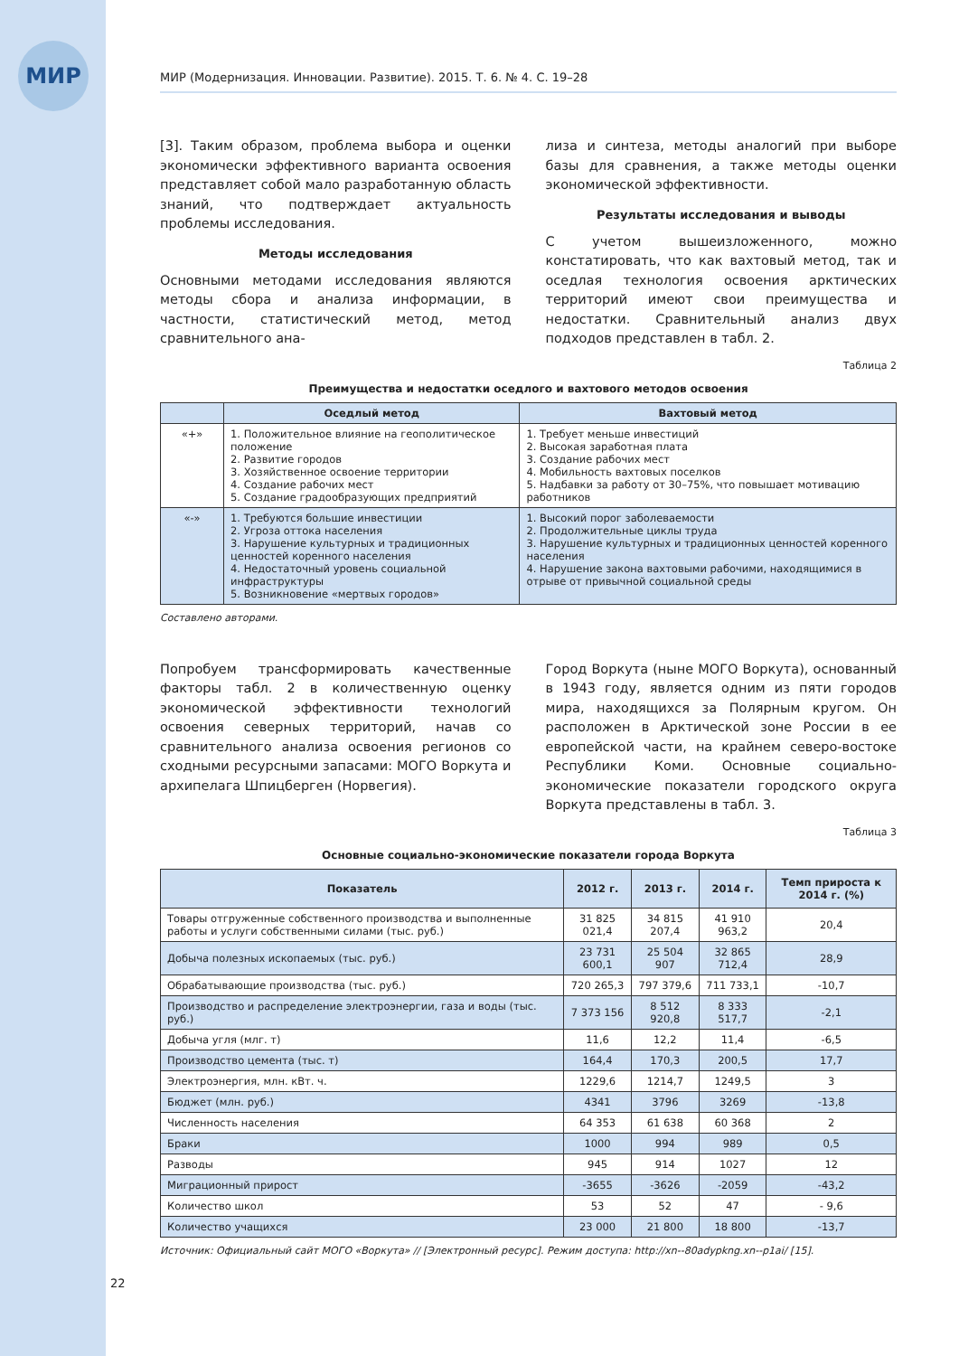МИР
МИР (Модернизация. Инновации. Развитие). 2015. Т. 6. № 4. С. 19–28
[3]. Таким образом, проблема выбора и оценки экономически эффективного варианта освоения представляет собой мало разработанную область знаний, что подтверждает актуальность проблемы исследования.
Методы исследования
Основными методами исследования являются методы сбора и анализа информации, в частности, статистический метод, метод сравнительного ана-
лиза и синтеза, методы аналогий при выборе базы для сравнения, а также методы оценки экономической эффективности.
Результаты исследования и выводы
С учетом вышеизложенного, можно констатировать, что как вахтовый метод, так и оседлая технология освоения арктических территорий имеют свои преимущества и недостатки. Сравнительный анализ двух подходов представлен в табл. 2.
Таблица 2
Преимущества и недостатки оседлого и вахтового методов освоения
| | Оседлый метод | Вахтовый метод |
| --- | --- | --- |
| «+» | 1. Положительное влияние на геополитическое положение 2. Развитие городов 3. Хозяйственное освоение территории 4. Создание рабочих мест 5. Создание градообразующих предприятий | 1. Требует меньше инвестиций 2. Высокая заработная плата 3. Создание рабочих мест 4. Мобильность вахтовых поселков 5. Надбавки за работу от 30–75%, что повышает мотивацию работников |
| «-» | 1. Требуются большие инвестиции 2. Угроза оттока населения 3. Нарушение культурных и традиционных ценностей коренного населения 4. Недостаточный уровень социальной инфраструктуры 5. Возникновение «мертвых городов» | 1. Высокий порог заболеваемости 2. Продолжительные циклы труда 3. Нарушение культурных и традиционных ценностей коренного населения 4. Нарушение закона вахтовыми рабочими, находящимися в отрыве от привычной социальной среды |
Составлено авторами.
Попробуем трансформировать качественные факторы табл. 2 в количественную оценку экономической эффективности технологий освоения северных территорий, начав со сравнительного анализа освоения регионов со сходными ресурсными запасами: МОГО Воркута и архипелага Шпицберген (Норвегия).
Город Воркута (ныне МОГО Воркута), основанный в 1943 году, является одним из пяти городов мира, находящихся за Полярным кругом. Он расположен в Арктической зоне России в ее европейской части, на крайнем северо-востоке Республики Коми. Основные социально-экономические показатели городского округа Воркута представлены в табл. 3.
Таблица 3
Основные социально-экономические показатели города Воркута
| Показатель | 2012 г. | 2013 г. | 2014 г. | Темп прироста к 2014 г. (%) |
| --- | --- | --- | --- | --- |
| Товары отгруженные собственного производства и выполненные работы и услуги собственными силами (тыс. руб.) | 31 825 021,4 | 34 815 207,4 | 41 910 963,2 | 20,4 |
| Добыча полезных ископаемых (тыс. руб.) | 23 731 600,1 | 25 504 907 | 32 865 712,4 | 28,9 |
| Обрабатывающие производства (тыс. руб.) | 720 265,3 | 797 379,6 | 711 733,1 | -10,7 |
| Производство и распределение электроэнергии, газа и воды (тыс. руб.) | 7 373 156 | 8 512 920,8 | 8 333 517,7 | -2,1 |
| Добыча угля (млг. т) | 11,6 | 12,2 | 11,4 | -6,5 |
| Производство цемента (тыс. т) | 164,4 | 170,3 | 200,5 | 17,7 |
| Электроэнергия, млн. кВт. ч. | 1229,6 | 1214,7 | 1249,5 | 3 |
| Бюджет (млн. руб.) | 4341 | 3796 | 3269 | -13,8 |
| Численность населения | 64 353 | 61 638 | 60 368 | 2 |
| Браки | 1000 | 994 | 989 | 0,5 |
| Разводы | 945 | 914 | 1027 | 12 |
| Миграционный прирост | -3655 | -3626 | -2059 | -43,2 |
| Количество школ | 53 | 52 | 47 | - 9,6 |
| Количество учащихся | 23 000 | 21 800 | 18 800 | -13,7 |
Источник: Официальный сайт МОГО «Воркута» // [Электронный ресурс]. Режим доступа: http://xn--80adypkng.xn--p1ai/ [15].
22